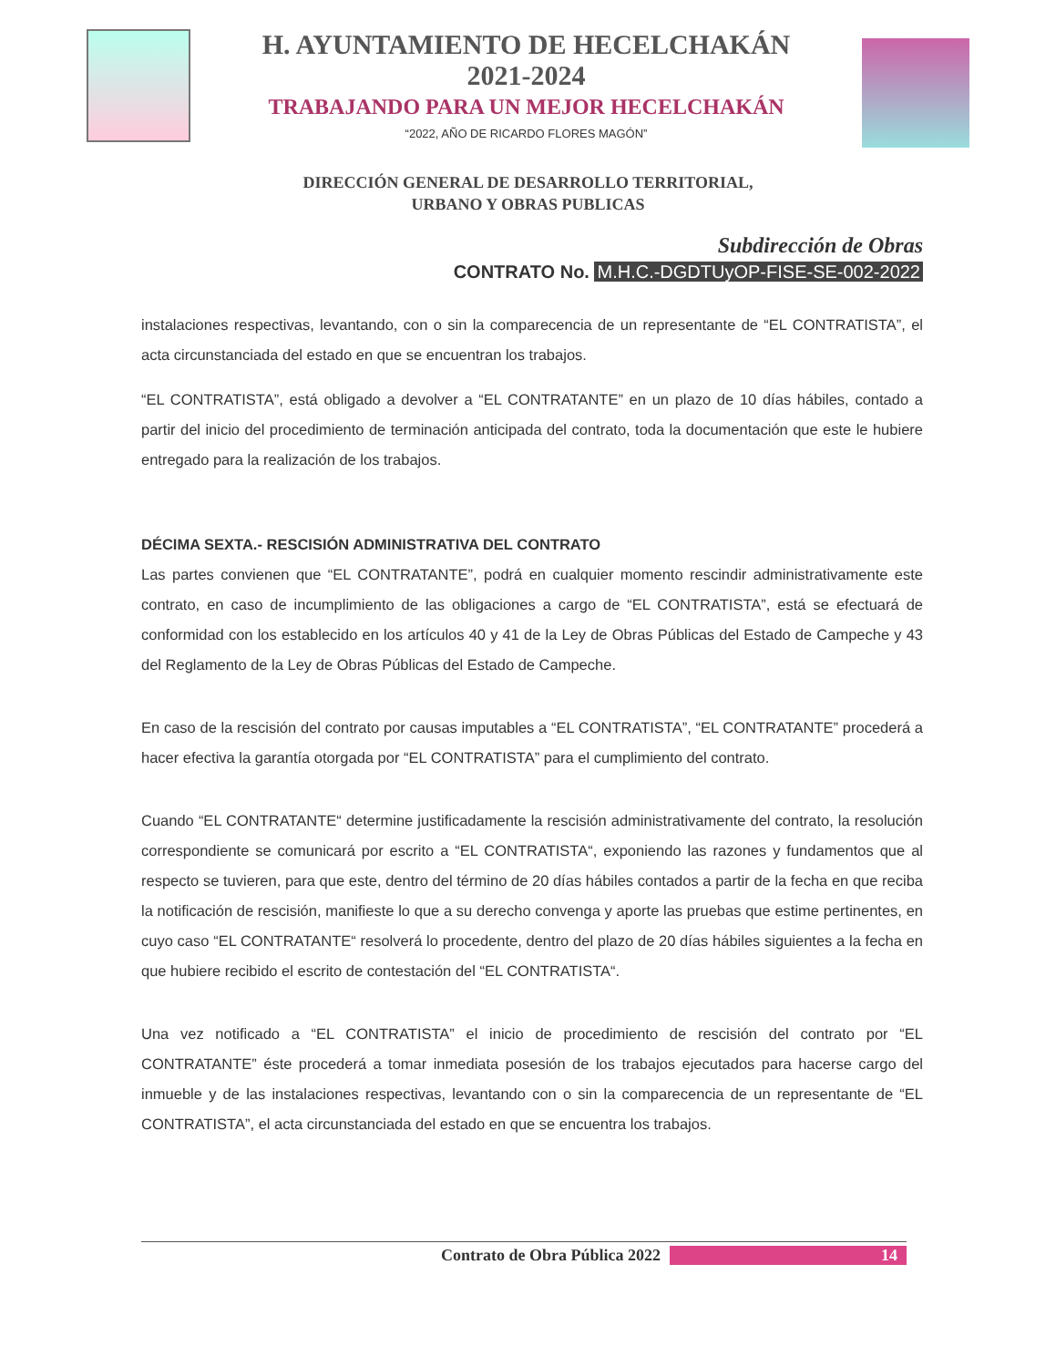H. AYUNTAMIENTO DE HECELCHAKÁN
2021-2024
TRABAJANDO PARA UN MEJOR HECELCHAKÁN
“2022, AÑO DE RICARDO FLORES MAGÓN”
DIRECCIÓN GENERAL DE DESARROLLO TERRITORIAL,
URBANO Y OBRAS PUBLICAS
Subdirección de Obras
CONTRATO No. M.H.C.-DGDTUyOP-FISE-SE-002-2022
instalaciones respectivas, levantando, con o sin la comparecencia de un representante de “EL CONTRATISTA”, el acta circunstanciada del estado en que se encuentran los trabajos.
“EL CONTRATISTA”, está obligado a devolver a “EL CONTRATANTE” en un plazo de 10 días hábiles, contado a partir del inicio del procedimiento de terminación anticipada del contrato, toda la documentación que este le hubiere entregado para la realización de los trabajos.
DÉCIMA SEXTA.- RESCISIÓN ADMINISTRATIVA DEL CONTRATO
Las partes convienen que “EL CONTRATANTE”, podrá en cualquier momento rescindir administrativamente este contrato, en caso de incumplimiento de las obligaciones a cargo de “EL CONTRATISTA”, está se efectuará de conformidad con los establecido en los artículos 40 y 41 de la Ley de Obras Públicas del Estado de Campeche y 43 del Reglamento de la Ley de Obras Públicas del Estado de Campeche.
En caso de la rescisión del contrato por causas imputables a “EL CONTRATISTA”, “EL CONTRATANTE” procederá a hacer efectiva la garantía otorgada por “EL CONTRATISTA” para el cumplimiento del contrato.
Cuando “EL CONTRATANTE“ determine justificadamente la rescisión administrativamente del contrato, la resolución correspondiente se comunicará por escrito a “EL CONTRATISTA“, exponiendo las razones y fundamentos que al respecto se tuvieren, para que este, dentro del término de 20 días hábiles contados a partir de la fecha en que reciba la notificación de rescisión, manifieste lo que a su derecho convenga y aporte las pruebas que estime pertinentes, en cuyo caso “EL CONTRATANTE“ resolverá lo procedente, dentro del plazo de 20 días hábiles siguientes a la fecha en que hubiere recibido el escrito de contestación del “EL CONTRATISTA“.
Una vez notificado a “EL CONTRATISTA” el inicio de procedimiento de rescisión del contrato por “EL CONTRATANTE” éste procederá a tomar inmediata posesión de los trabajos ejecutados para hacerse cargo del inmueble y de las instalaciones respectivas, levantando con o sin la comparecencia de un representante de “EL CONTRATISTA”, el acta circunstanciada del estado en que se encuentra los trabajos.
Contrato de Obra Pública 2022 14